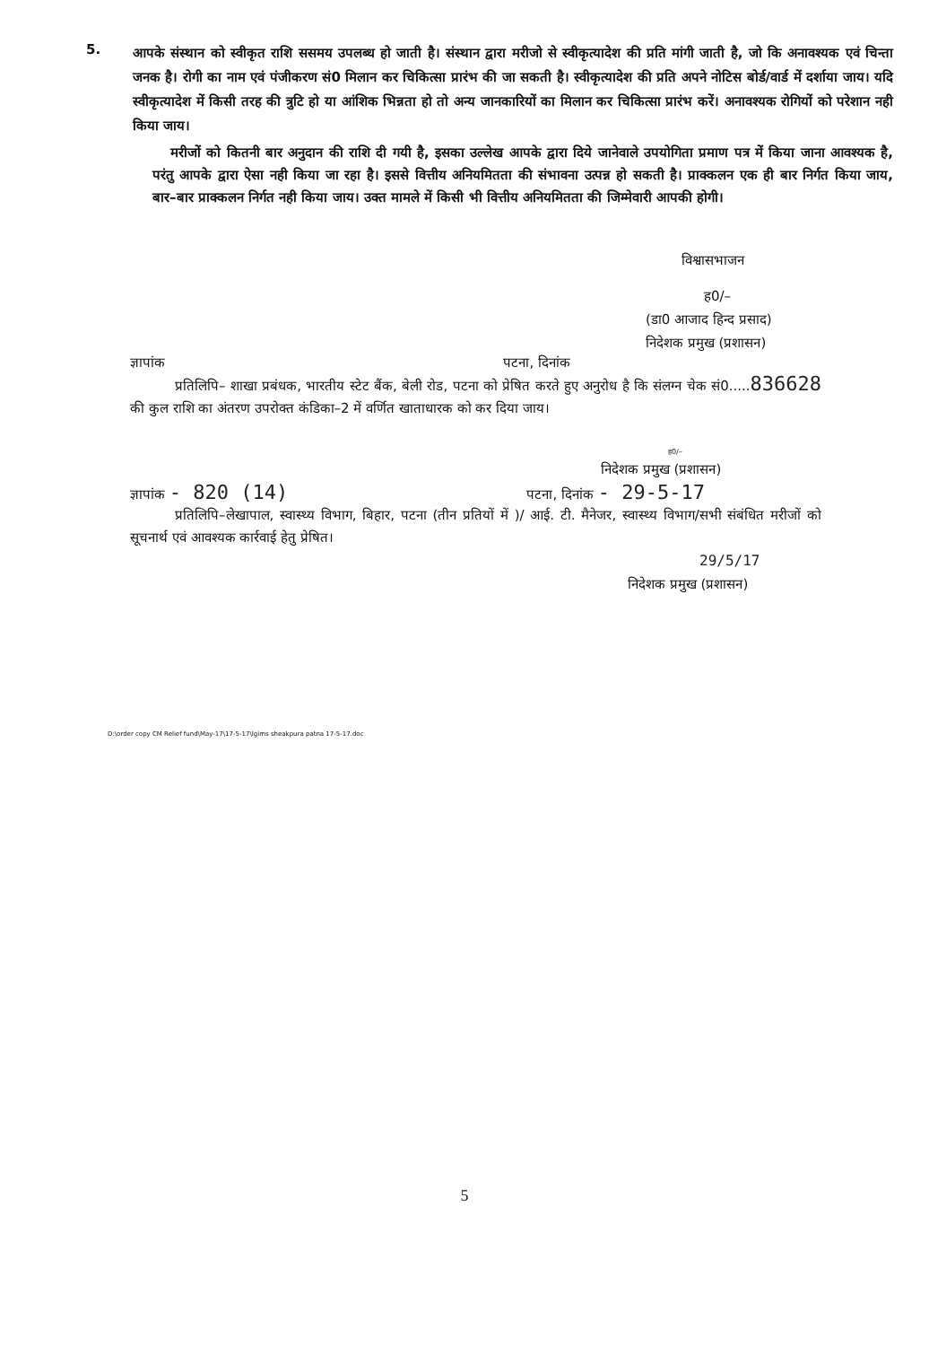5.
आपके संस्थान को स्वीकृत राशि ससमय उपलब्ध हो जाती है। संस्थान द्वारा मरीजो से स्वीकृत्यादेश की प्रति मांगी जाती है, जो कि अनावश्यक एवं चिन्ता जनक है। रोगी का नाम एवं पंजीकरण सं0 मिलान कर चिकित्सा प्रारंभ की जा सकती है। स्वीकृत्यादेश की प्रति अपने नोटिस बोर्ड/वार्ड में दर्शाया जाय। यदि स्वीकृत्यादेश में किसी तरह की त्रुटि हो या आंशिक भिन्नता हो तो अन्य जानकारियों का मिलान कर चिकित्सा प्रारंभ करें। अनावश्यक रोगियों को परेशान नही किया जाय।
मरीजों को कितनी बार अनुदान की राशि दी गयी है, इसका उल्लेख आपके द्वारा दिये जानेवाले उपयोगिता प्रमाण पत्र में किया जाना आवश्यक है, परंतु आपके द्वारा ऐसा नही किया जा रहा है। इससे वित्तीय अनियमितता की संभावना उत्पन्न हो सकती है। प्राक्कलन एक ही बार निर्गत किया जाय, बार–बार प्राक्कलन निर्गत नही किया जाय। उक्त मामले में किसी भी वित्तीय अनियमितता की जिम्मेवारी आपकी होगी।
विश्वासभाजन
ह0/–
(डा0 आजाद हिन्द प्रसाद)
निदेशक प्रमुख (प्रशासन)
ज्ञापांक पटना, दिनांक
प्रतिलिपि– शाखा प्रबंधक, भारतीय स्टेट बैंक, बेली रोड, पटना को प्रेषित करते हुए अनुरोध है कि संलग्न चेक सं0.....836628 की कुल राशि का अंतरण उपरोक्त कंडिका–2 में वर्णित खाताधारक को कर दिया जाय।
ह0/–
निदेशक प्रमुख (प्रशासन)
ज्ञापांक - 820 (14) पटना, दिनांक - 29-5-17
प्रतिलिपि–लेखापाल, स्वास्थ्य विभाग, बिहार, पटना (तीन प्रतियों में )/ आई. टी. मैनेजर, स्वास्थ्य विभाग/सभी संबंधित मरीजों को सूचनार्थ एवं आवश्यक कार्रवाई हेतु प्रेषित।
29/5/17
निदेशक प्रमुख (प्रशासन)
D:\order copy CM Relief fund\May-17\17-5-17\Igims sheakpura patna 17-5-17.doc
5